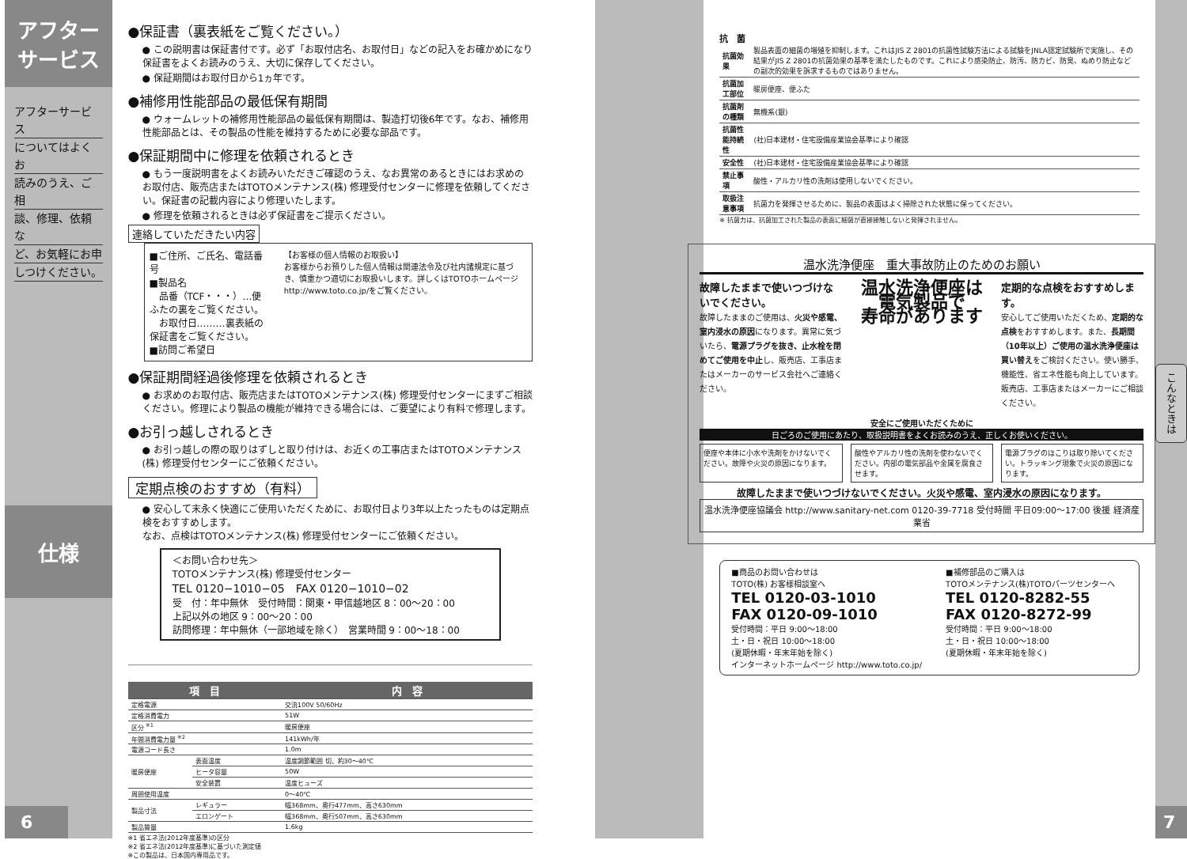アフター
サービス
アフターサービス
についてはよくお
読みのうえ、ご相
談、修理、依頼な
ど、お気軽にお申
しつけください。
仕様
6
●保証書（裏表紙をご覧ください。）
● この説明書は保証書付です。必ず「お取付店名、お取付日」などの記入をお確かめになり保証書をよくお読みのうえ、大切に保存してください。
● 保証期間はお取付日から1ヵ年です。
●補修用性能部品の最低保有期間
● ウォームレットの補修用性能部品の最低保有期間は、製造打切後6年です。なお、補修用性能部品とは、その製品の性能を維持するために必要な部品です。
●保証期間中に修理を依頼されるとき
● もう一度説明書をよくお読みいただきご確認のうえ、なお異常のあるときにはお求めのお取付店、販売店またはTOTOメンテナンス(株) 修理受付センターに修理を依頼してください。保証書の記載内容により修理いたします。
● 修理を依頼されるときは必ず保証書をご提示ください。
連絡していただきたい内容
■ご住所、ご氏名、電話番号
■製品名
　品番（TCF・・・）…便ふたの裏をご覧ください。
　お取付日………裏表紙の保証書をご覧ください。
■訪問ご希望日
【お客様の個人情報のお取扱い】
お客様からお預りした個人情報は関連法令及び社内諸規定に基づき、慎重かつ適切にお取扱いします。詳しくはTOTOホームページ
http://www.toto.co.jp/をご覧ください。
●保証期間経過後修理を依頼されるとき
● お求めのお取付店、販売店またはTOTOメンテナンス(株) 修理受付センターにまずご相談ください。修理により製品の機能が維持できる場合には、ご要望により有料で修理します。
●お引っ越しされるとき
● お引っ越しの際の取りはずしと取り付けは、お近くの工事店またはTOTOメンテナンス(株) 修理受付センターにご依頼ください。
定期点検のおすすめ（有料）
● 安心して末永く快適にご使用いただくために、お取付日より3年以上たったものは定期点検をおすすめします。
なお、点検はTOTOメンテナンス(株) 修理受付センターにご依頼ください。
＜お問い合わせ先＞
TOTOメンテナンス(株) 修理受付センター
TEL 0120−1010−05　FAX 0120−1010−02
受　付：年中無休　受付時間：関東・甲信越地区 8：00〜20：00
上記以外の地区 9：00〜20：00
訪問修理：年中無休（一部地域を除く）　営業時間 9：00〜18：00
| 項 目 | | 内 容 |
| --- | --- | --- |
| 定格電源 | | 交流100V 50/60Hz |
| 定格消費電力 | | 51W |
| 区分 <sup>※1</sup> | | 暖房便座 |
| 年間消費電力量 <sup>※2</sup> | | 141kWh/年 |
| 電源コード長さ | | 1.0m |
| 暖房便座 | 表面温度 | 温度調節範囲 切、約30〜40℃ |
| | ヒータ容量 | 50W |
| | 安全装置 | 温度ヒューズ |
| 周囲使用温度 | | 0〜40℃ |
| 製品寸法 | レギュラー | 幅368mm、奥行477mm、高さ630mm |
| | エロンゲート | 幅368mm、奥行507mm、高さ630mm |
| 製品質量 | | 1.6kg |
※1 省エネ法(2012年度基準)の区分
※2 省エネ法(2012年度基準)に基づいた測定値
※この製品は、日本国内専用品です。
抗　菌
| 抗菌効果 | 製品表面の細菌の増殖を抑制します。これはJIS Z 2801の抗菌性試験方法による試験をJNLA認定試験所で実施し、その結果がJIS Z 2801の抗菌効果の基準を満たしたものです。これにより感染防止、防汚、防カビ、防臭、ぬめり防止などの副次的効果を訴求するものではありません。 |
| 抗菌加工部位 | 暖房便座、便ふた |
| 抗菌剤の種類 | 無機系(銀) |
| 抗菌性能持続性 | (社)日本建材・住宅設備産業協会基準により確認 |
| 安全性 | (社)日本建材・住宅設備産業協会基準により確認 |
| 禁止事項 | 酸性・アルカリ性の洗剤は使用しないでください。 |
| 取扱注意事項 | 抗菌力を発揮させるために、製品の表面はよく掃除された状態に保ってください。 |
※ 抗菌力は、抗菌加工された製品の表面に細菌が直接接触しないと発揮されません。
温水洗浄便座　重大事故防止のためのお願い
故障したままで使いつづけないでください。
故障したままのご使用は、火災や感電、室内浸水の原因になります。異常に気づいたら、電源プラグを抜き、止水栓を閉めてご使用を中止し、販売店、工事店またはメーカーのサービス会社へご連絡ください。
温水洗浄便座は
電気製品で
寿命があります
定期的な点検をおすすめします。
安心してご使用いただくため、定期的な点検をおすすめします。また、長期間（10年以上）ご使用の温水洗浄便座は買い替えをご検討ください。使い勝手、機能性、省エネ性能も向上しています。販売店、工事店またはメーカーにご相談ください。
安全にご使用いただくために
日ごろのご使用にあたり、取扱説明書をよくお読みのうえ、正しくお使いください。
便座や本体に小水や洗剤をかけないでください。故障や火災の原因になります。
酸性やアルカリ性の洗剤を使わないでください。内部の電気部品や金属を腐食させます。
電源プラグのほこりは取り除いてください。トラッキング現象で火災の原因になります。
故障したままで使いつづけないでください。火災や感電、室内浸水の原因になります。
温水洗浄便座協議会 http://www.sanitary-net.com 0120-39-7718 受付時間 平日09:00〜17:00 後援 経済産業省
■商品のお問い合わせは
TOTO(株) お客様相談室へ
TEL 0120-03-1010
FAX 0120-09-1010
受付時間：平日 9:00〜18:00
土・日・祝日 10:00〜18:00
(夏期休暇・年末年始を除く)
インターネットホームページ http://www.toto.co.jp/
■補修部品のご購入は
TOTOメンテナンス(株)TOTOパーツセンターへ
TEL 0120-8282-55
FAX 0120-8272-99
受付時間：平日 9:00〜18:00
土・日・祝日 10:00〜18:00
(夏期休暇・年末年始を除く)
こんなときは
7